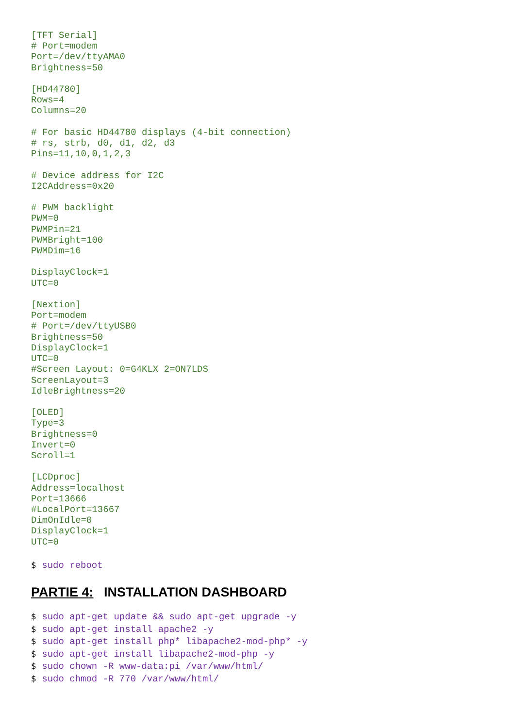[TFT Serial]
# Port=modem
Port=/dev/ttyAMA0
Brightness=50

[HD44780]
Rows=4
Columns=20

# For basic HD44780 displays (4-bit connection)
# rs, strb, d0, d1, d2, d3
Pins=11,10,0,1,2,3

# Device address for I2C
I2CAddress=0x20

# PWM backlight
PWM=0
PWMPin=21
PWMBright=100
PWMDim=16

DisplayClock=1
UTC=0

[Nextion]
Port=modem
# Port=/dev/ttyUSB0
Brightness=50
DisplayClock=1
UTC=0
#Screen Layout: 0=G4KLX 2=ON7LDS
ScreenLayout=3
IdleBrightness=20

[OLED]
Type=3
Brightness=0
Invert=0
Scroll=1

[LCDproc]
Address=localhost
Port=13666
#LocalPort=13667
DimOnIdle=0
DisplayClock=1
UTC=0
$ sudo reboot
PARTIE 4: INSTALLATION DASHBOARD
$ sudo apt-get update && sudo apt-get upgrade -y
$ sudo apt-get install apache2 -y
$ sudo apt-get install php* libapache2-mod-php* -y
$ sudo apt-get install libapache2-mod-php -y
$ sudo chown -R www-data:pi /var/www/html/
$ sudo chmod -R 770 /var/www/html/